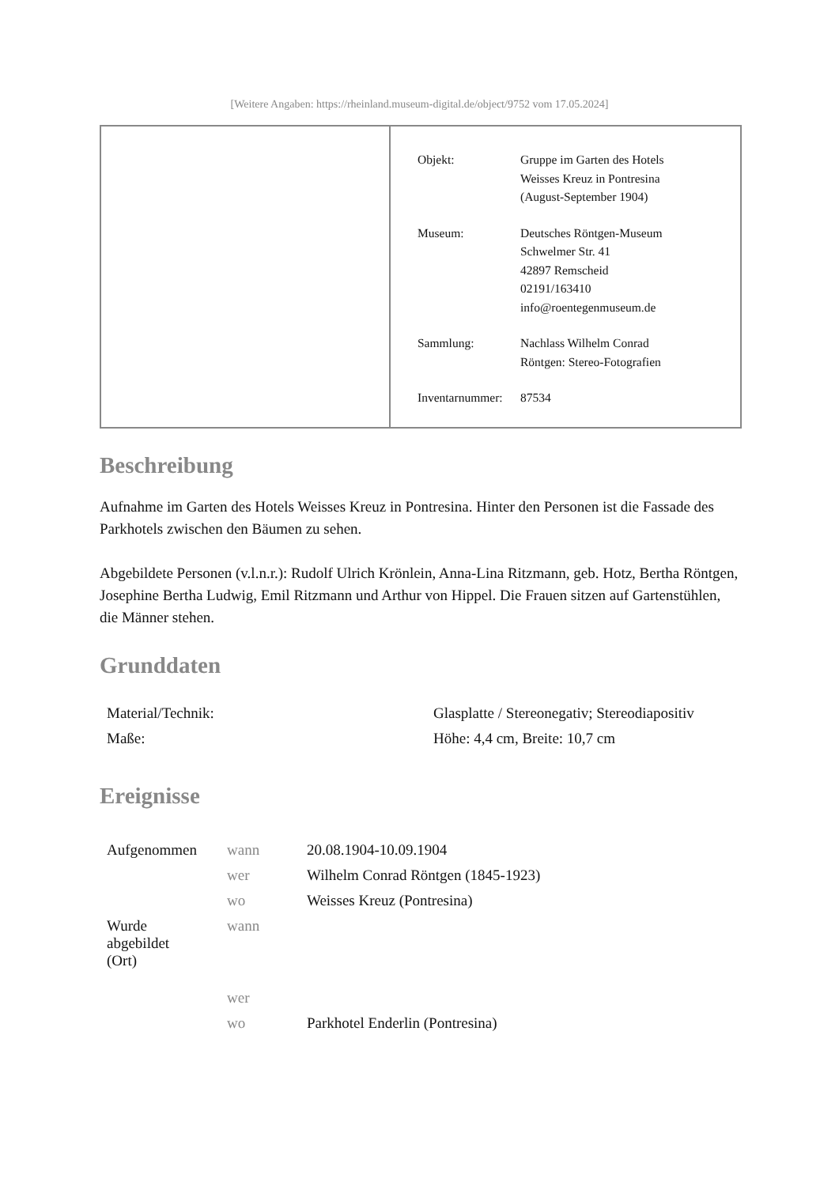[Weitere Angaben: https://rheinland.museum-digital.de/object/9752 vom 17.05.2024]
| Objekt: | Gruppe im Garten des Hotels Weisses Kreuz in Pontresina (August-September 1904) |
| Museum: | Deutsches Röntgen-Museum Schwelmer Str. 41 42897 Remscheid 02191/163410 info@roentegenmuseum.de |
| Sammlung: | Nachlass Wilhelm Conrad Röntgen: Stereo-Fotografien |
| Inventarnummer: | 87534 |
Beschreibung
Aufnahme im Garten des Hotels Weisses Kreuz in Pontresina. Hinter den Personen ist die Fassade des Parkhotels zwischen den Bäumen zu sehen.
Abgebildete Personen (v.l.n.r.): Rudolf Ulrich Krönlein, Anna-Lina Ritzmann, geb. Hotz, Bertha Röntgen, Josephine Bertha Ludwig, Emil Ritzmann und Arthur von Hippel. Die Frauen sitzen auf Gartenstühlen, die Männer stehen.
Grunddaten
| Material/Technik: | Glasplatte / Stereonegativ; Stereodiapositiv |
| Maße: | Höhe: 4,4 cm, Breite: 10,7 cm |
Ereignisse
| Aufgenommen | wann | 20.08.1904-10.09.1904 |
| | wer | Wilhelm Conrad Röntgen (1845-1923) |
| | wo | Weisses Kreuz (Pontresina) |
| Wurde abgebildet (Ort) | wann | |
| | wer | |
| | wo | Parkhotel Enderlin (Pontresina) |